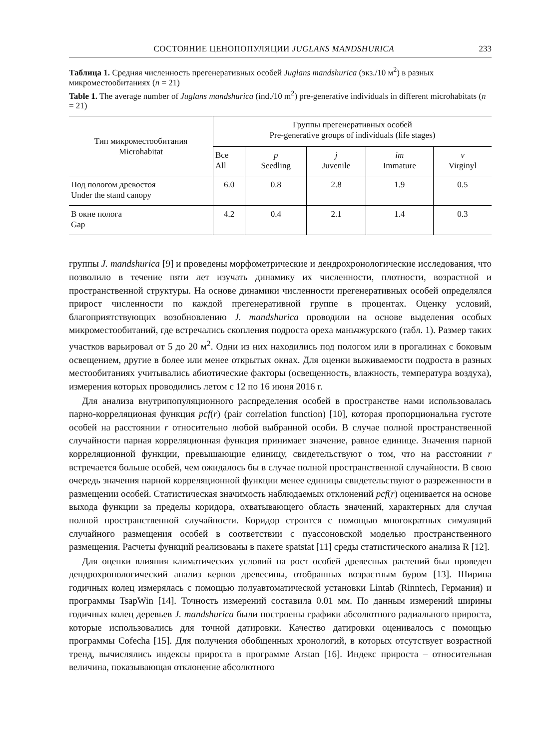СОСТОЯНИЕ ЦЕНОПОПУЛЯЦИИ JUGLANS MANDSHURICA 233
Таблица 1. Средняя численность прегенеративных особей Juglans mandshurica (экз./10 м<sup>2</sup>) в разных микроместообитаниях (n = 21)
Table 1. The average number of Juglans mandshurica (ind./10 m<sup>2</sup>) pre-generative individuals in different microhabitats (n = 21)
| Тип микроместообитания Microhabitat | Группы прегенеративных особей Pre-generative groups of individuals (life stages) | | | | |
| --- | --- | --- | --- | --- | --- |
| | Все All | p Seedling | j Juvenile | im Immature | v Virginyl |
| Под пологом древостоя Under the stand canopy | 6.0 | 0.8 | 2.8 | 1.9 | 0.5 |
| В окне полога Gap | 4.2 | 0.4 | 2.1 | 1.4 | 0.3 |
группы J. mandshurica [9] и проведены морфометрические и дендрохронологические исследования, что позволило в течение пяти лет изучать динамику их численности, плотности, возрастной и пространственной структуры. На основе динамики численности прегенеративных особей определялся прирост численности по каждой прегенеративной группе в процентах. Оценку условий, благоприятствующих возобновлению J. mandshurica проводили на основе выделения особых микроместообитаний, где встречались скопления подроста ореха маньчжурского (табл. 1). Размер таких участков варьировал от 5 до 20 м<sup>2</sup>. Одни из них находились под пологом или в прогалинах с боковым освещением, другие в более или менее открытых окнах. Для оценки выживаемости подроста в разных местообитаниях учитывались абиотические факторы (освещенность, влажность, температура воздуха), измерения которых проводились летом с 12 по 16 июня 2016 г.
Для анализа внутрипопуляционного распределения особей в пространстве нами использовалась парно-корреляционая функция pcf(r) (pair correlation function) [10], которая пропорциональна густоте особей на расстоянии r относительно любой выбранной особи. В случае полной пространственной случайности парная корреляционная функция принимает значение, равное единице. Значения парной корреляционной функции, превышающие единицу, свидетельствуют о том, что на расстоянии r встречается больше особей, чем ожидалось бы в случае полной пространственной случайности. В свою очередь значения парной корреляционной функции менее единицы свидетельствуют о разреженности в размещении особей. Статистическая значимость наблюдаемых отклонений pcf(r) оценивается на основе выхода функции за пределы коридора, охватывающего область значений, характерных для случая полной пространственной случайности. Коридор строится с помощью многократных симуляций случайного размещения особей в соответствии с пуассоновской моделью пространственного размещения. Расчеты функций реализованы в пакете spatstat [11] среды статистического анализа R [12].
Для оценки влияния климатических условий на рост особей древесных растений был проведен дендрохронологический анализ кернов древесины, отобранных возрастным буром [13]. Ширина годичных колец измерялась с помощью полуавтоматической установки Lintab (Rinntech, Германия) и программы TsapWin [14]. Точность измерений составила 0.01 мм. По данным измерений ширины годичных колец деревьев J. mandshurica были построены графики абсолютного радиального прироста, которые использовались для точной датировки. Качество датировки оценивалось с помощью программы Cofecha [15]. Для получения обобщенных хронологий, в которых отсутствует возрастной тренд, вычислялись индексы прироста в программе Arstan [16]. Индекс прироста – относительная величина, показывающая отклонение абсолютного